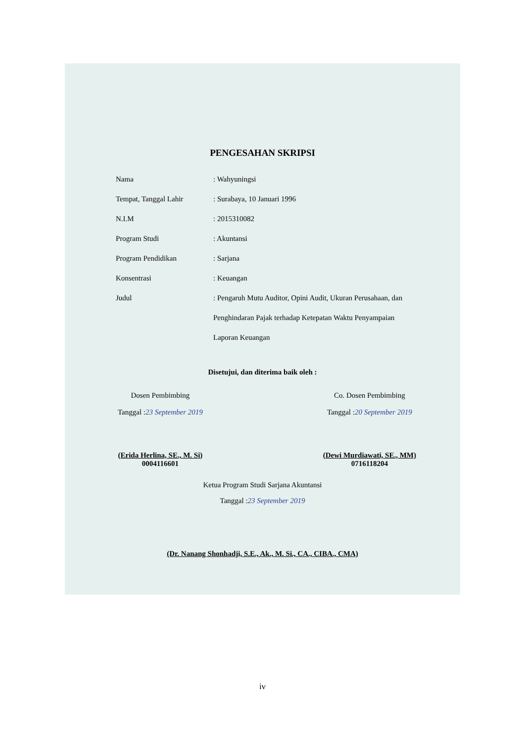PENGESAHAN SKRIPSI
Nama
: Wahyuningsi
Tempat, Tanggal Lahir
: Surabaya, 10 Januari 1996
N.I.M
: 2015310082
Program Studi
: Akuntansi
Program Pendidikan
: Sarjana
Konsentrasi
: Keuangan
Judul
: Pengaruh Mutu Auditor, Opini Audit, Ukuran Perusahaan, dan Penghindaran Pajak terhadap Ketepatan Waktu Penyampaian Laporan Keuangan
Disetujui, dan diterima baik oleh :
Dosen Pembimbing
Tanggal :23 September 2019
(Erida Herlina, SE., M. Si)
0004116601
Co. Dosen Pembimbing
Tanggal :20 September 2019
(Dewi Murdiawati, SE., MM)
0716118204
Ketua Program Studi Sarjana Akuntansi
Tanggal :23 September 2019
(Dr. Nanang Shonhadji, S.E., Ak., M. Si., CA., CIBA., CMA)
iv